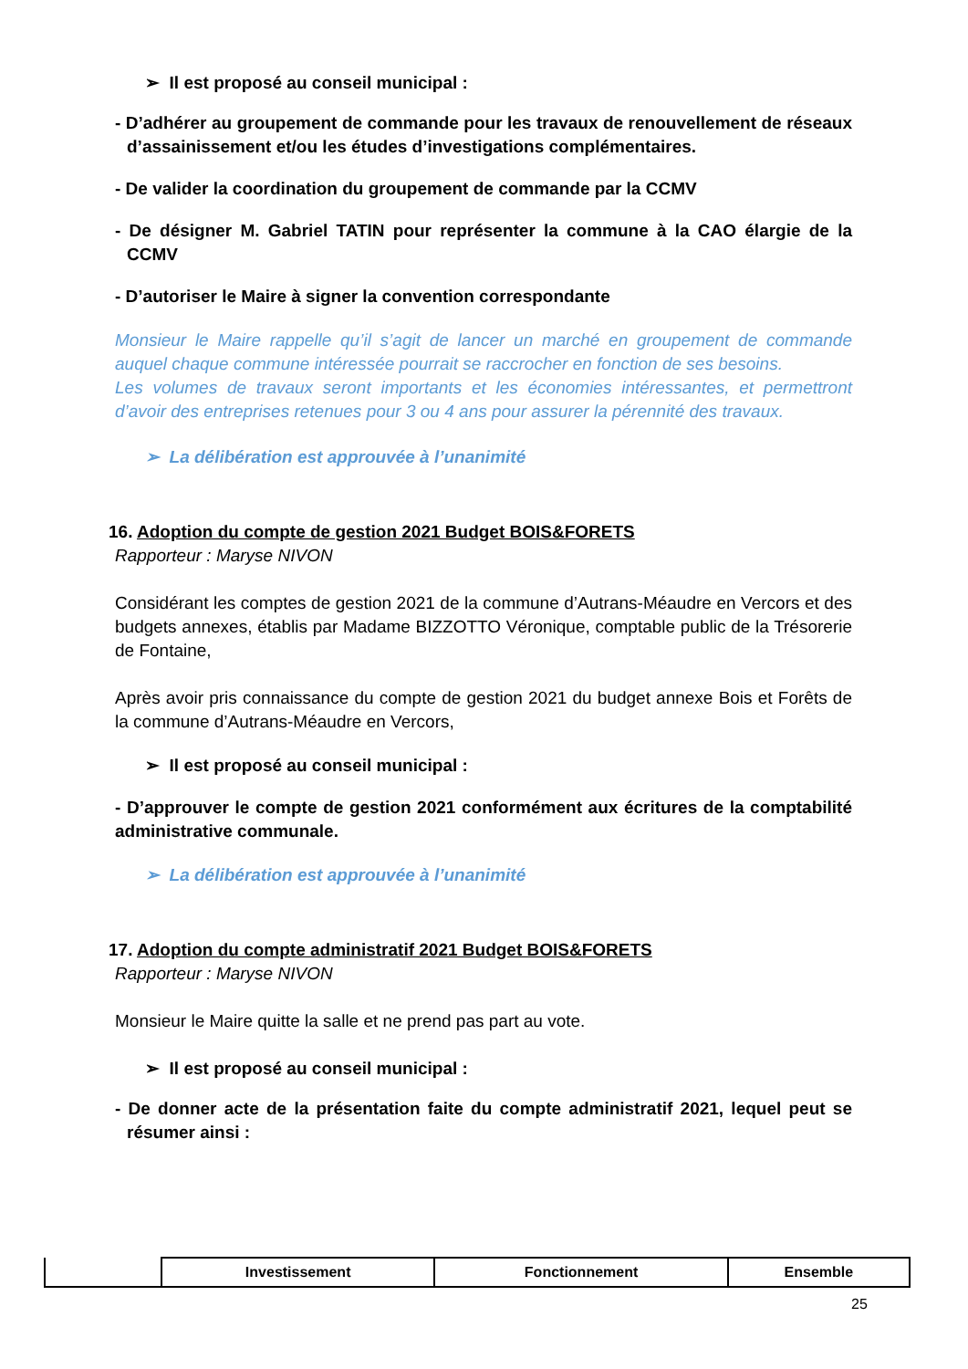➢ Il est proposé au conseil municipal :
- D’adhérer au groupement de commande pour les travaux de renouvellement de réseaux d’assainissement et/ou les études d’investigations complémentaires.
- De valider la coordination du groupement de commande par la CCMV
- De désigner M. Gabriel TATIN pour représenter la commune à la CAO élargie de la CCMV
- D’autoriser le Maire à signer la convention correspondante
Monsieur le Maire rappelle qu’il s’agit de lancer un marché en groupement de commande auquel chaque commune intéressée pourrait se raccrocher en fonction de ses besoins.
Les volumes de travaux seront importants et les économies intéressantes, et permettront d’avoir des entreprises retenues pour 3 ou 4 ans pour assurer la pérennité des travaux.
➢ La délibération est approuvée à l’unanimité
16. Adoption du compte de gestion 2021 Budget BOIS&FORETS
Rapporteur : Maryse NIVON
Considérant les comptes de gestion 2021 de la commune d’Autrans-Méaudre en Vercors et des budgets annexes, établis par Madame BIZZOTTO Véronique, comptable public de la Trésorerie de Fontaine,
Après avoir pris connaissance du compte de gestion 2021 du budget annexe Bois et Forêts de la commune d’Autrans-Méaudre en Vercors,
➢ Il est proposé au conseil municipal :
- D’approuver le compte de gestion 2021 conformément aux écritures de la comptabilité administrative communale.
➢ La délibération est approuvée à l’unanimité
17. Adoption du compte administratif 2021 Budget BOIS&FORETS
Rapporteur : Maryse NIVON
Monsieur le Maire quitte la salle et ne prend pas part au vote.
➢ Il est proposé au conseil municipal :
- De donner acte de la présentation faite du compte administratif 2021, lequel peut se résumer ainsi :
| | Investissement | Fonctionnement | Ensemble |
| --- | --- | --- | --- |
25